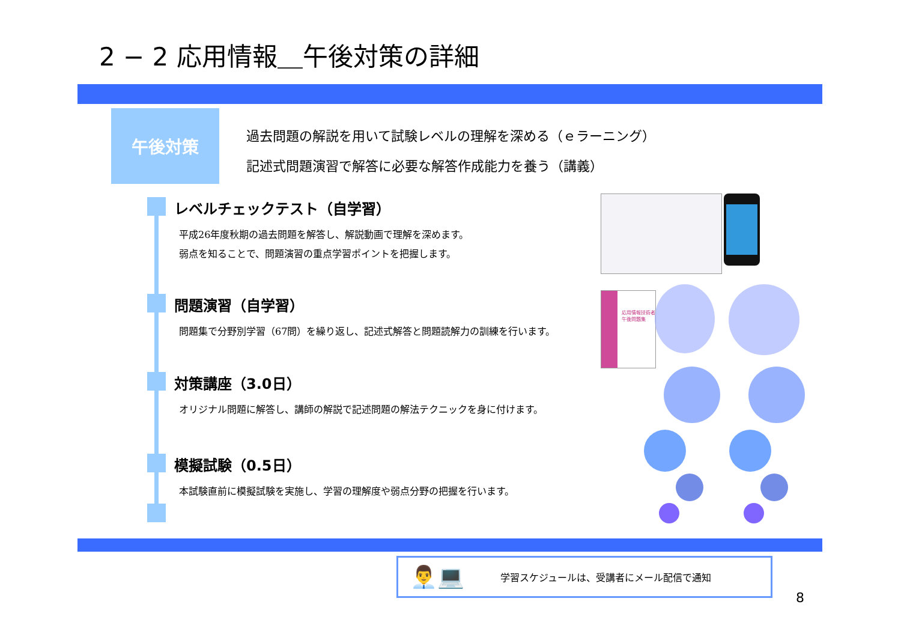2 − 2 応用情報＿午後対策の詳細
午後対策
過去問題の解説を用いて試験レベルの理解を深める（ｅラーニング）
記述式問題演習で解答に必要な解答作成能力を養う（講義）
レベルチェックテスト（自学習）
平成26年度秋期の過去問題を解答し、解説動画で理解を深めます。
弱点を知ることで、問題演習の重点学習ポイントを把握します。
問題演習（自学習）
問題集で分野別学習（67問）を繰り返し、記述式解答と問題読解力の訓練を行います。
対策講座（3.0日）
オリジナル問題に解答し、講師の解説で記述問題の解法テクニックを身に付けます。
模擬試験（0.5日）
本試験直前に模擬試験を実施し、学習の理解度や弱点分野の把握を行います。
応用情報技術者 午後問題集
👨‍💼💻 学習スケジュールは、受講者にメール配信で通知
8